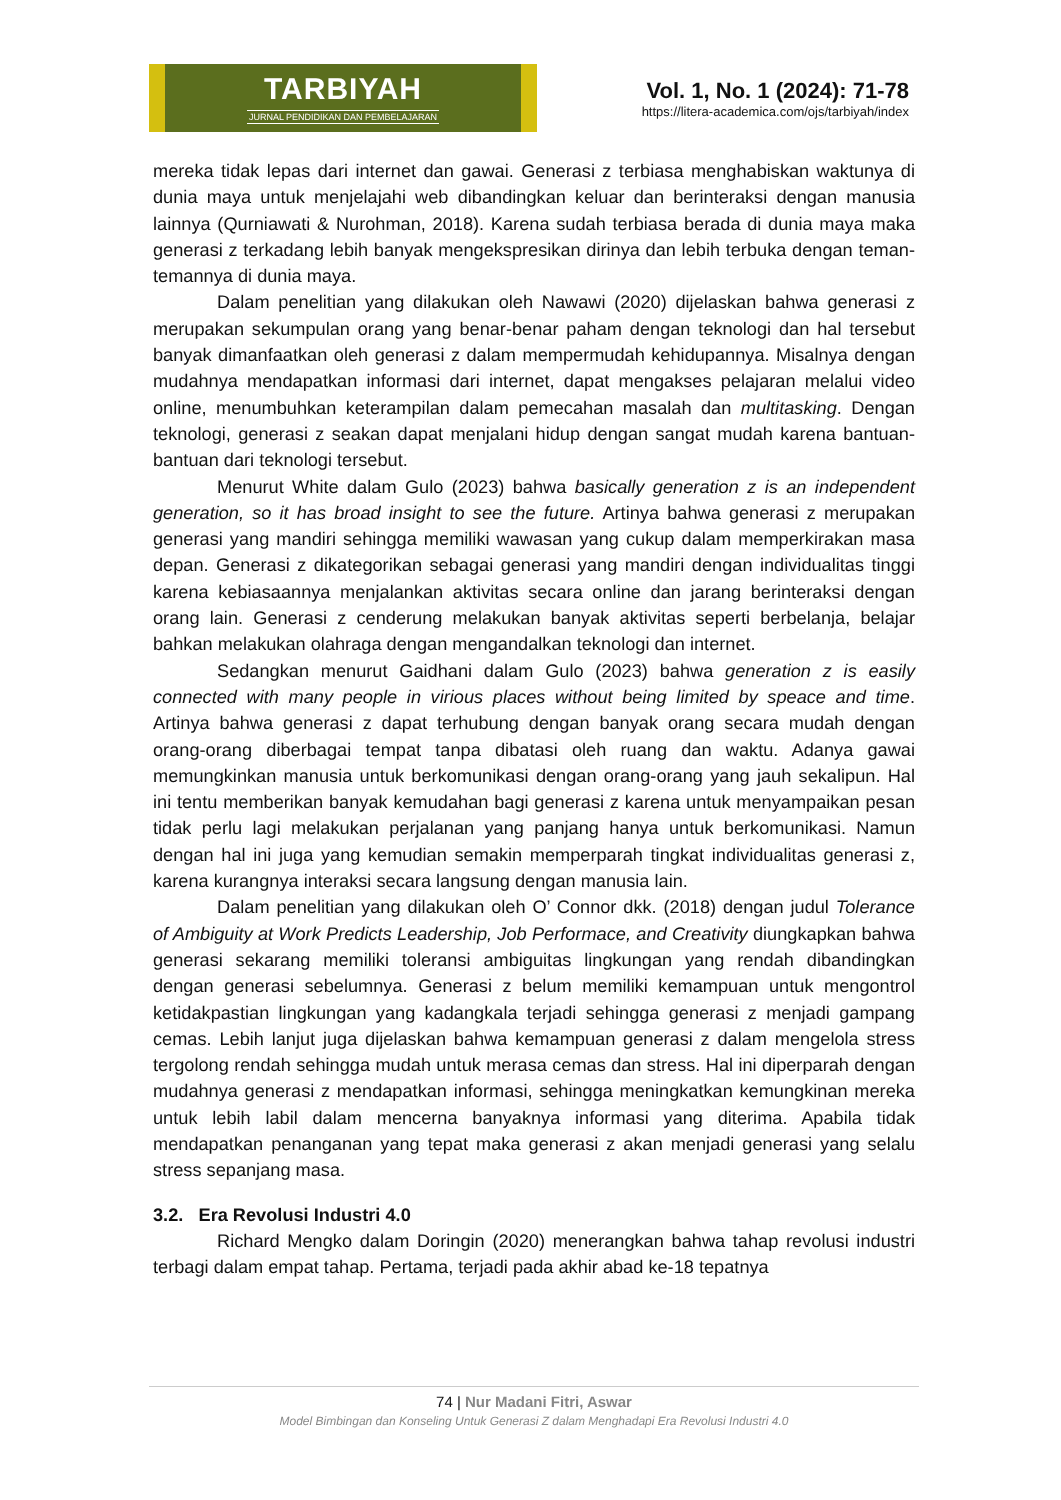TARBIYAH
JURNAL PENDIDIKAN DAN PEMBELAJARAN
Vol. 1, No. 1 (2024): 71-78
https://litera-academica.com/ojs/tarbiyah/index
mereka tidak lepas dari internet dan gawai. Generasi z terbiasa menghabiskan waktunya di dunia maya untuk menjelajahi web dibandingkan keluar dan berinteraksi dengan manusia lainnya (Qurniawati & Nurohman, 2018). Karena sudah terbiasa berada di dunia maya maka generasi z terkadang lebih banyak mengekspresikan dirinya dan lebih terbuka dengan teman-temannya di dunia maya.
Dalam penelitian yang dilakukan oleh Nawawi (2020) dijelaskan bahwa generasi z merupakan sekumpulan orang yang benar-benar paham dengan teknologi dan hal tersebut banyak dimanfaatkan oleh generasi z dalam mempermudah kehidupannya. Misalnya dengan mudahnya mendapatkan informasi dari internet, dapat mengakses pelajaran melalui video online, menumbuhkan keterampilan dalam pemecahan masalah dan multitasking. Dengan teknologi, generasi z seakan dapat menjalani hidup dengan sangat mudah karena bantuan-bantuan dari teknologi tersebut.
Menurut White dalam Gulo (2023) bahwa basically generation z is an independent generation, so it has broad insight to see the future. Artinya bahwa generasi z merupakan generasi yang mandiri sehingga memiliki wawasan yang cukup dalam memperkirakan masa depan. Generasi z dikategorikan sebagai generasi yang mandiri dengan individualitas tinggi karena kebiasaannya menjalankan aktivitas secara online dan jarang berinteraksi dengan orang lain. Generasi z cenderung melakukan banyak aktivitas seperti berbelanja, belajar bahkan melakukan olahraga dengan mengandalkan teknologi dan internet.
Sedangkan menurut Gaidhani dalam Gulo (2023) bahwa generation z is easily connected with many people in virious places without being limited by speace and time. Artinya bahwa generasi z dapat terhubung dengan banyak orang secara mudah dengan orang-orang diberbagai tempat tanpa dibatasi oleh ruang dan waktu. Adanya gawai memungkinkan manusia untuk berkomunikasi dengan orang-orang yang jauh sekalipun. Hal ini tentu memberikan banyak kemudahan bagi generasi z karena untuk menyampaikan pesan tidak perlu lagi melakukan perjalanan yang panjang hanya untuk berkomunikasi. Namun dengan hal ini juga yang kemudian semakin memperparah tingkat individualitas generasi z, karena kurangnya interaksi secara langsung dengan manusia lain.
Dalam penelitian yang dilakukan oleh O’ Connor dkk. (2018) dengan judul Tolerance of Ambiguity at Work Predicts Leadership, Job Performace, and Creativity diungkapkan bahwa generasi sekarang memiliki toleransi ambiguitas lingkungan yang rendah dibandingkan dengan generasi sebelumnya. Generasi z belum memiliki kemampuan untuk mengontrol ketidakpastian lingkungan yang kadangkala terjadi sehingga generasi z menjadi gampang cemas. Lebih lanjut juga dijelaskan bahwa kemampuan generasi z dalam mengelola stress tergolong rendah sehingga mudah untuk merasa cemas dan stress. Hal ini diperparah dengan mudahnya generasi z mendapatkan informasi, sehingga meningkatkan kemungkinan mereka untuk lebih labil dalam mencerna banyaknya informasi yang diterima. Apabila tidak mendapatkan penanganan yang tepat maka generasi z akan menjadi generasi yang selalu stress sepanjang masa.
3.2. Era Revolusi Industri 4.0
Richard Mengko dalam Doringin (2020) menerangkan bahwa tahap revolusi industri terbagi dalam empat tahap. Pertama, terjadi pada akhir abad ke-18 tepatnya
74 | Nur Madani Fitri, Aswar
Model Bimbingan dan Konseling Untuk Generasi Z dalam Menghadapi Era Revolusi Industri 4.0